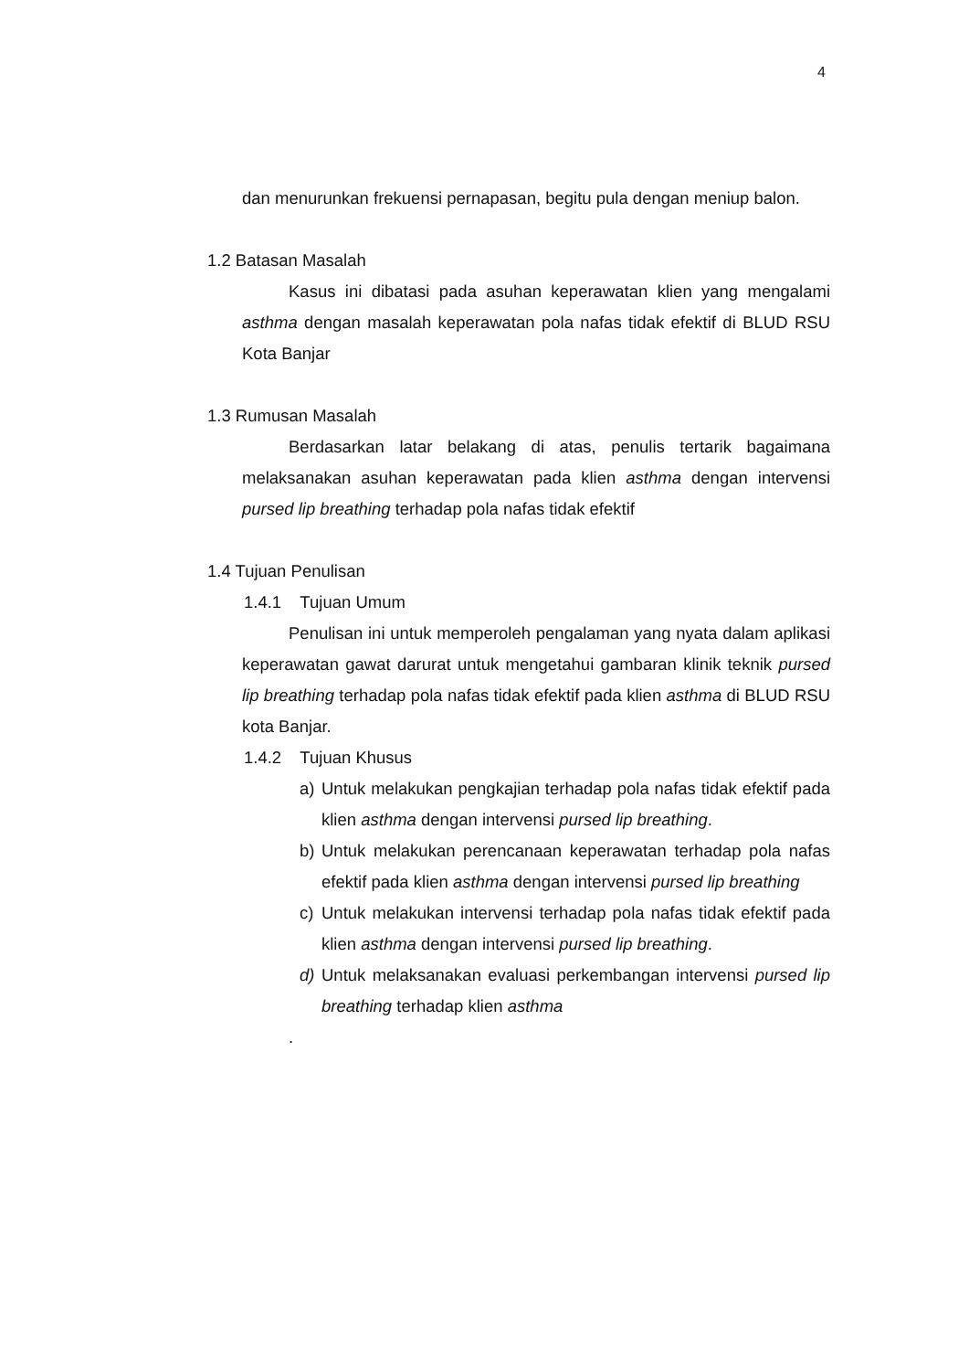4
dan menurunkan frekuensi pernapasan, begitu pula dengan meniup balon.
1.2 Batasan Masalah
Kasus ini dibatasi pada asuhan keperawatan klien yang mengalami asthma dengan masalah keperawatan pola nafas tidak efektif di BLUD RSU Kota Banjar
1.3 Rumusan Masalah
Berdasarkan latar belakang di atas, penulis tertarik bagaimana melaksanakan asuhan keperawatan pada klien asthma dengan intervensi pursed lip breathing terhadap pola nafas tidak efektif
1.4 Tujuan Penulisan
1.4.1 Tujuan Umum
Penulisan ini untuk memperoleh pengalaman yang nyata dalam aplikasi keperawatan gawat darurat untuk mengetahui gambaran klinik teknik pursed lip breathing terhadap pola nafas tidak efektif pada klien asthma di BLUD RSU kota Banjar.
1.4.2 Tujuan Khusus
a) Untuk melakukan pengkajian terhadap pola nafas tidak efektif pada klien asthma dengan intervensi pursed lip breathing.
b) Untuk melakukan perencanaan keperawatan terhadap pola nafas efektif pada klien asthma dengan intervensi pursed lip breathing
c) Untuk melakukan intervensi terhadap pola nafas tidak efektif pada klien asthma dengan intervensi pursed lip breathing.
d) Untuk melaksanakan evaluasi perkembangan intervensi pursed lip breathing terhadap klien asthma
.